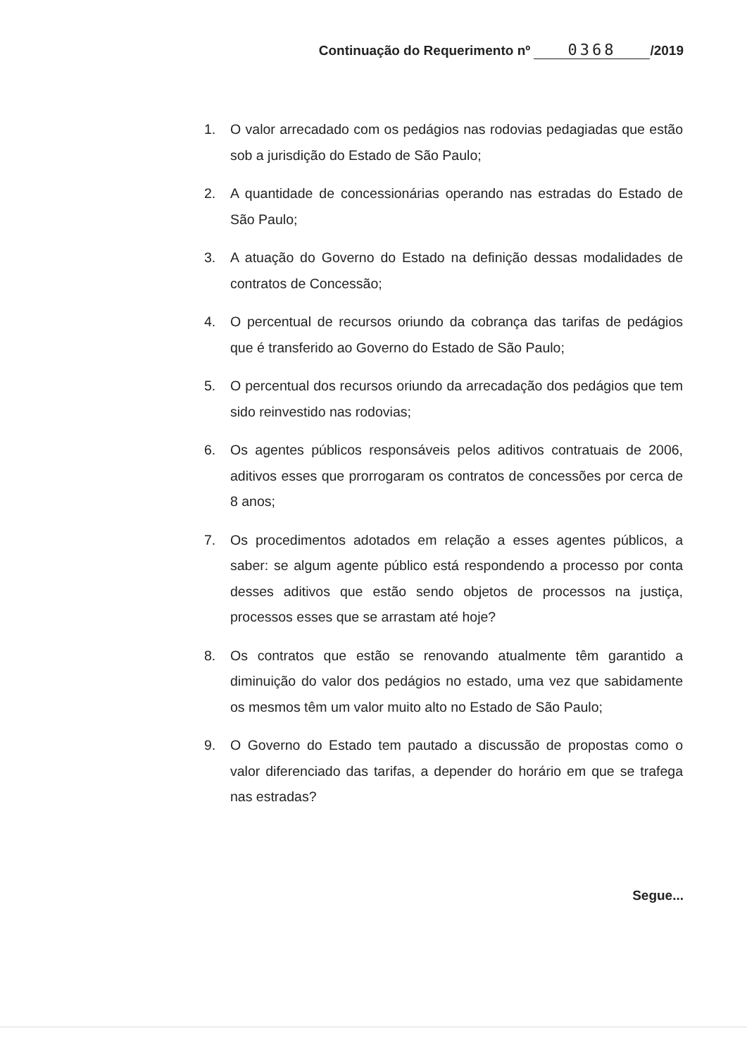Continuação do Requerimento nº 0368 /2019
1. O valor arrecadado com os pedágios nas rodovias pedagiadas que estão sob a jurisdição do Estado de São Paulo;
2. A quantidade de concessionárias operando nas estradas do Estado de São Paulo;
3. A atuação do Governo do Estado na definição dessas modalidades de contratos de Concessão;
4. O percentual de recursos oriundo da cobrança das tarifas de pedágios que é transferido ao Governo do Estado de São Paulo;
5. O percentual dos recursos oriundo da arrecadação dos pedágios que tem sido reinvestido nas rodovias;
6. Os agentes públicos responsáveis pelos aditivos contratuais de 2006, aditivos esses que prorrogaram os contratos de concessões por cerca de 8 anos;
7. Os procedimentos adotados em relação a esses agentes públicos, a saber: se algum agente público está respondendo a processo por conta desses aditivos que estão sendo objetos de processos na justiça, processos esses que se arrastam até hoje?
8. Os contratos que estão se renovando atualmente têm garantido a diminuição do valor dos pedágios no estado, uma vez que sabidamente os mesmos têm um valor muito alto no Estado de São Paulo;
9. O Governo do Estado tem pautado a discussão de propostas como o valor diferenciado das tarifas, a depender do horário em que se trafega nas estradas?
Segue...